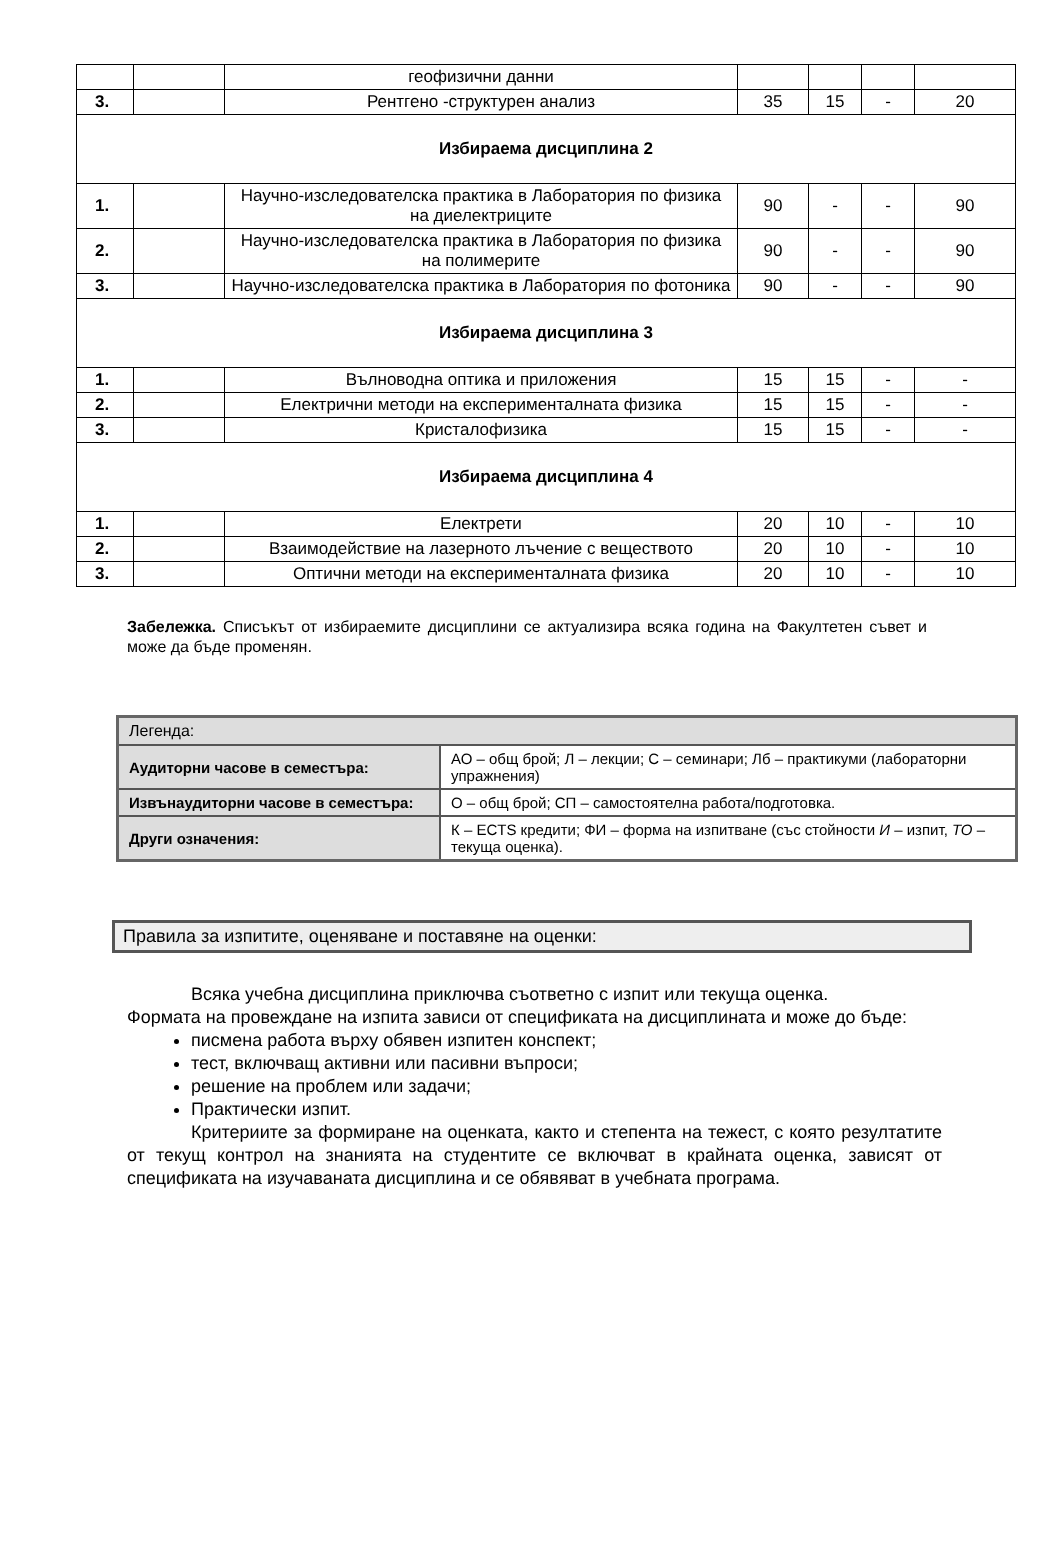| | | геофизични данни | | | | |
| 3. | | Рентгено -структурен анализ | 35 | 15 | - | 20 |
| Избираема дисциплина 2 | | | | | | |
| 1. | | Научно-изследователска практика в Лаборатория по физика на диелектриците | 90 | - | - | 90 |
| 2. | | Научно-изследователска практика в Лаборатория по физика на полимерите | 90 | - | - | 90 |
| 3. | | Научно-изследователска практика в Лаборатория по фотоника | 90 | - | - | 90 |
| Избираема дисциплина 3 | | | | | | |
| 1. | | Вълноводна оптика и приложения | 15 | 15 | - | - |
| 2. | | Електрични методи на експерименталната физика | 15 | 15 | - | - |
| 3. | | Кристалофизика | 15 | 15 | - | - |
| Избираема дисциплина 4 | | | | | | |
| 1. | | Електрети | 20 | 10 | - | 10 |
| 2. | | Взаимодействие на лазерното лъчение с веществото | 20 | 10 | - | 10 |
| 3. | | Оптични методи на експерименталната физика | 20 | 10 | - | 10 |
Забележка. Списъкът от избираемите дисциплини се актуализира всяка година на Факултетен съвет и може да бъде променян.
| Легенда: | |
| Аудиторни часове в семестъра: | АО – общ брой; Л – лекции; С – семинари; Лб – практикуми (лабораторни упражнения) |
| Извънаудиторни часове в семестъра: | О – общ брой; СП – самостоятелна работа/подготовка. |
| Други означения: | К – ECTS кредити; ФИ – форма на изпитване (със стойности И – изпит, ТО – текуща оценка). |
Правила за изпитите, оценяване и поставяне на оценки:
Всяка учебна дисциплина приключва съответно с изпит или текуща оценка.
Формата на провеждане на изпита зависи от спецификата на дисциплината и може до бъде:
писмена работа върху обявен изпитен конспект;
тест, включващ активни или пасивни въпроси;
решение на проблем или задачи;
Практически изпит.
Критериите за формиране на оценката, както и степента на тежест, с която резултатите от текущ контрол на знанията на студентите се включват в крайната оценка, зависят от спецификата на изучаваната дисциплина и се обявяват в учебната програма.